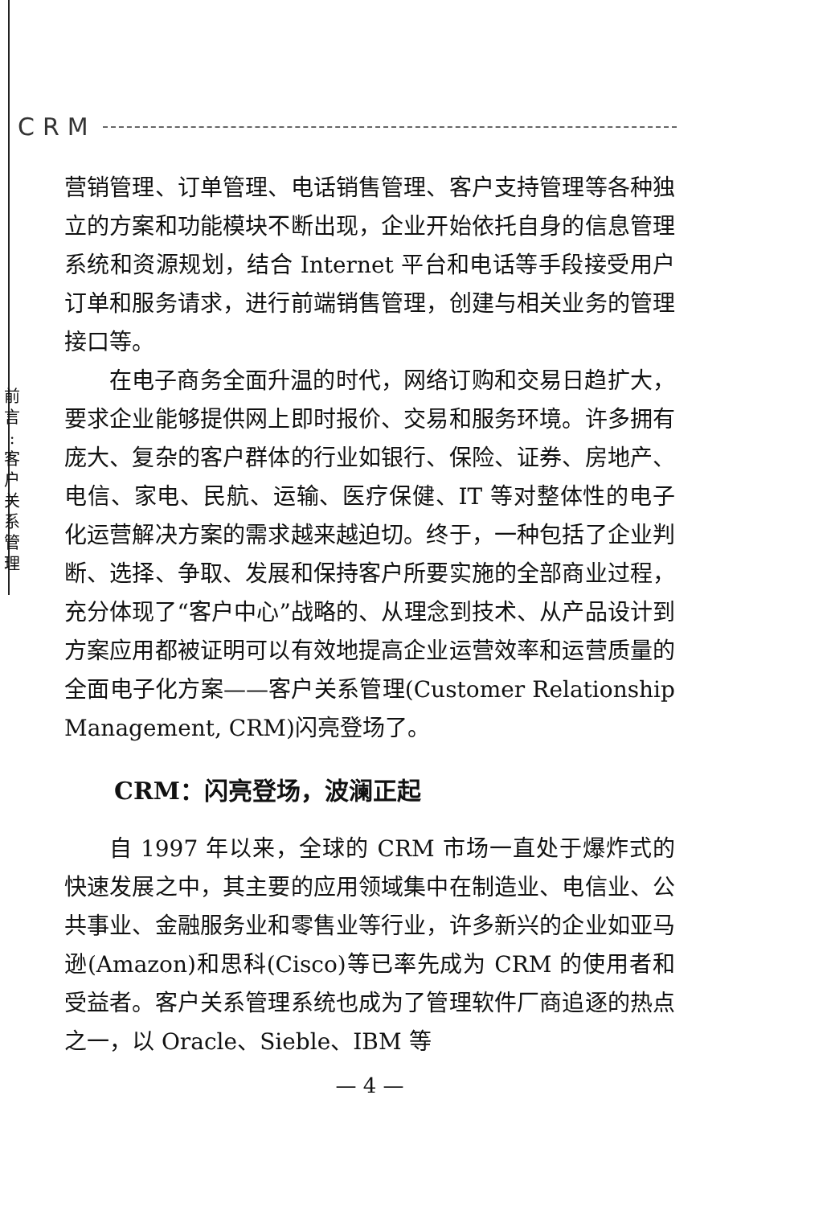CRM
前
言
:
客
户
关
系
管
理
营销管理、订单管理、电话销售管理、客户支持管理等各种独立的方案和功能模块不断出现，企业开始依托自身的信息管理系统和资源规划，结合 Internet 平台和电话等手段接受用户订单和服务请求，进行前端销售管理，创建与相关业务的管理接口等。
在电子商务全面升温的时代，网络订购和交易日趋扩大，要求企业能够提供网上即时报价、交易和服务环境。许多拥有庞大、复杂的客户群体的行业如银行、保险、证券、房地产、电信、家电、民航、运输、医疗保健、IT 等对整体性的电子化运营解决方案的需求越来越迫切。终于，一种包括了企业判断、选择、争取、发展和保持客户所要实施的全部商业过程，充分体现了“客户中心”战略的、从理念到技术、从产品设计到方案应用都被证明可以有效地提高企业运营效率和运营质量的全面电子化方案——客户关系管理(Customer Relationship Management, CRM)闪亮登场了。
CRM：闪亮登场，波澜正起
自 1997 年以来，全球的 CRM 市场一直处于爆炸式的快速发展之中，其主要的应用领域集中在制造业、电信业、公共事业、金融服务业和零售业等行业，许多新兴的企业如亚马逊(Amazon)和思科(Cisco)等已率先成为 CRM 的使用者和受益者。客户关系管理系统也成为了管理软件厂商追逐的热点之一，以 Oracle、Sieble、IBM 等
— 4 —